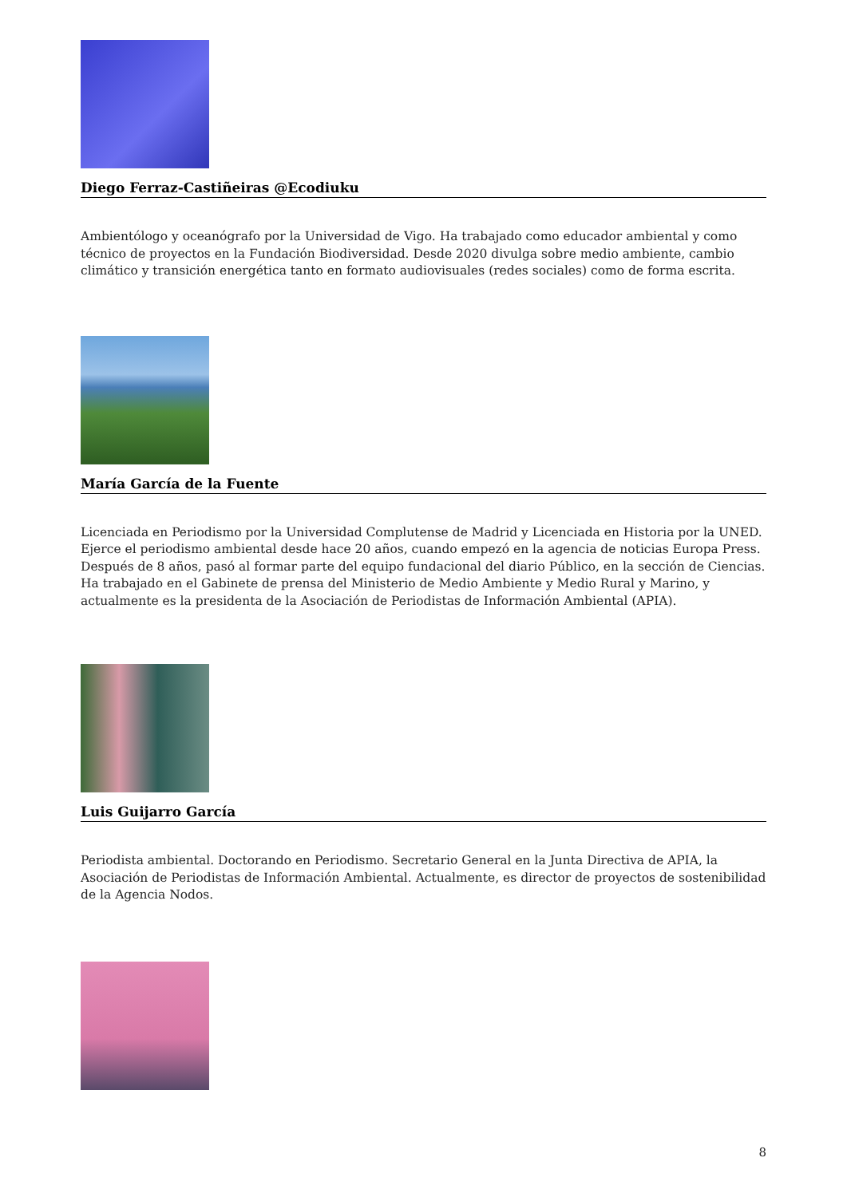Diego Ferraz-Castiñeiras @Ecodiuku
Ambientólogo y oceanógrafo por la Universidad de Vigo. Ha trabajado como educador ambiental y como técnico de proyectos en la Fundación Biodiversidad. Desde 2020 divulga sobre medio ambiente, cambio climático y transición energética tanto en formato audiovisuales (redes sociales) como de forma escrita.
María García de la Fuente
Licenciada en Periodismo por la Universidad Complutense de Madrid y Licenciada en Historia por la UNED. Ejerce el periodismo ambiental desde hace 20 años, cuando empezó en la agencia de noticias Europa Press. Después de 8 años, pasó al formar parte del equipo fundacional del diario Público, en la sección de Ciencias. Ha trabajado en el Gabinete de prensa del Ministerio de Medio Ambiente y Medio Rural y Marino, y actualmente es la presidenta de la Asociación de Periodistas de Información Ambiental (APIA).
Luis Guijarro García
Periodista ambiental. Doctorando en Periodismo. Secretario General en la Junta Directiva de APIA, la Asociación de Periodistas de Información Ambiental. Actualmente, es director de proyectos de sostenibilidad de la Agencia Nodos.
8